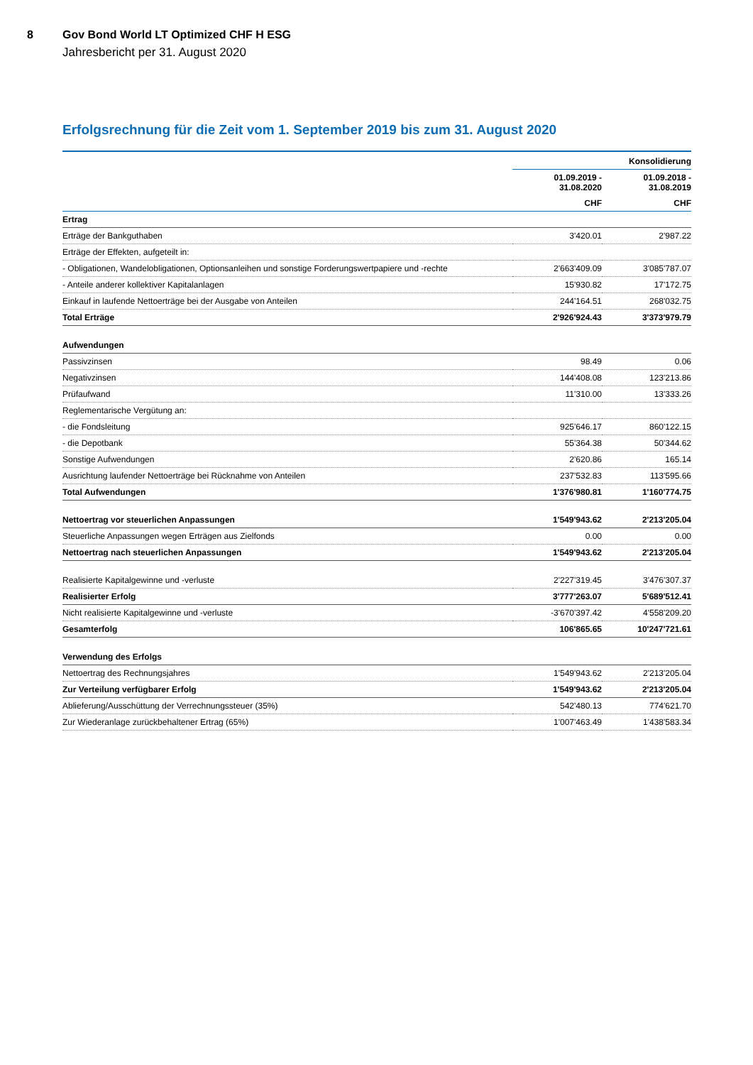8 Gov Bond World LT Optimized CHF H ESG
Jahresbericht per 31. August 2020
Erfolgsrechnung für die Zeit vom 1. September 2019 bis zum 31. August 2020
| | | Konsolidierung |
| --- | --- | --- |
| | 01.09.2019 - 31.08.2020 | 01.09.2018 - 31.08.2019 |
| | CHF | CHF |
| Ertrag | | |
| Erträge der Bankguthaben | 3'420.01 | 2'987.22 |
| Erträge der Effekten, aufgeteilt in: | | |
| - Obligationen, Wandelobligationen, Optionsanleihen und sonstige Forderungswertpapiere und -rechte | 2'663'409.09 | 3'085'787.07 |
| - Anteile anderer kollektiver Kapitalanlagen | 15'930.82 | 17'172.75 |
| Einkauf in laufende Nettoerträge bei der Ausgabe von Anteilen | 244'164.51 | 268'032.75 |
| Total Erträge | 2'926'924.43 | 3'373'979.79 |
| Aufwendungen | | |
| Passivzinsen | 98.49 | 0.06 |
| Negativzinsen | 144'408.08 | 123'213.86 |
| Prüfaufwand | 11'310.00 | 13'333.26 |
| Reglementarische Vergütung an: | | |
| - die Fondsleitung | 925'646.17 | 860'122.15 |
| - die Depotbank | 55'364.38 | 50'344.62 |
| Sonstige Aufwendungen | 2'620.86 | 165.14 |
| Ausrichtung laufender Nettoerträge bei Rücknahme von Anteilen | 237'532.83 | 113'595.66 |
| Total Aufwendungen | 1'376'980.81 | 1'160'774.75 |
| Nettoertrag vor steuerlichen Anpassungen | 1'549'943.62 | 2'213'205.04 |
| Steuerliche Anpassungen wegen Erträgen aus Zielfonds | 0.00 | 0.00 |
| Nettoertrag nach steuerlichen Anpassungen | 1'549'943.62 | 2'213'205.04 |
| Realisierte Kapitalgewinne und -verluste | 2'227'319.45 | 3'476'307.37 |
| Realisierter Erfolg | 3'777'263.07 | 5'689'512.41 |
| Nicht realisierte Kapitalgewinne und -verluste | -3'670'397.42 | 4'558'209.20 |
| Gesamterfolg | 106'865.65 | 10'247'721.61 |
| Verwendung des Erfolgs | | |
| Nettoertrag des Rechnungsjahres | 1'549'943.62 | 2'213'205.04 |
| Zur Verteilung verfügbarer Erfolg | 1'549'943.62 | 2'213'205.04 |
| Ablieferung/Ausschüttung der Verrechnungssteuer (35%) | 542'480.13 | 774'621.70 |
| Zur Wiederanlage zurückbehaltener Ertrag (65%) | 1'007'463.49 | 1'438'583.34 |